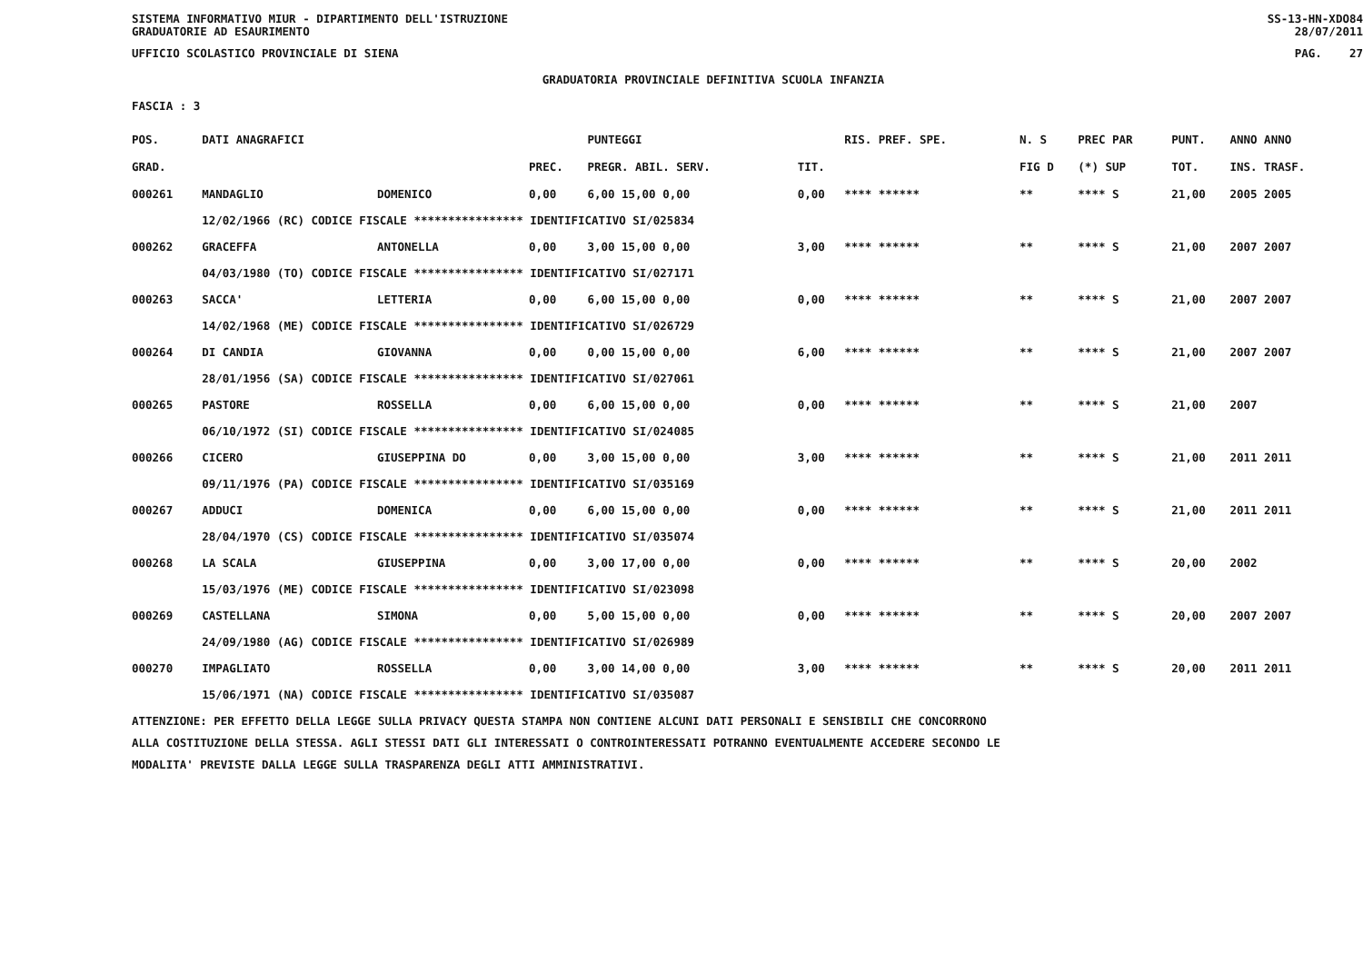SISTEMA INFORMATIVO MIUR - DIPARTIMENTO DELL'ISTRUZIONE
GRADUATORIE AD ESAURIMENTO SS-13-HN-XDO84
28/07/2011
UFFICIO SCOLASTICO PROVINCIALE DI SIENA PAG. 27
GRADUATORIA PROVINCIALE DEFINITIVA SCUOLA INFANZIA
FASCIA : 3
| POS. | DATI ANAGRAFICI | | | PUNTEGGI | | RIS. PREF. SPE. | N. S | PREC PAR | PUNT. | ANNO ANNO |
| --- | --- | --- | --- | --- | --- | --- | --- | --- | --- | --- |
| GRAD. | | | PREC. | PREGR. ABIL. SERV. | TIT. | | FIG D | (*) SUP | TOT. | INS. TRASF. |
| 000261 | MANDAGLIO | DOMENICO | 0,00 | 6,00 15,00 0,00 | 0,00 | **** ****** | ** | **** S | 21,00 | 2005 2005 |
| | 12/02/1966 (RC) CODICE FISCALE **************** IDENTIFICATIVO SI/025834 | | | | | | | | | |
| 000262 | GRACEFFA | ANTONELLA | 0,00 | 3,00 15,00 0,00 | 3,00 | **** ****** | ** | **** S | 21,00 | 2007 2007 |
| | 04/03/1980 (TO) CODICE FISCALE **************** IDENTIFICATIVO SI/027171 | | | | | | | | | |
| 000263 | SACCA' | LETTERIA | 0,00 | 6,00 15,00 0,00 | 0,00 | **** ****** | ** | **** S | 21,00 | 2007 2007 |
| | 14/02/1968 (ME) CODICE FISCALE **************** IDENTIFICATIVO SI/026729 | | | | | | | | | |
| 000264 | DI CANDIA | GIOVANNA | 0,00 | 0,00 15,00 0,00 | 6,00 | **** ****** | ** | **** S | 21,00 | 2007 2007 |
| | 28/01/1956 (SA) CODICE FISCALE **************** IDENTIFICATIVO SI/027061 | | | | | | | | | |
| 000265 | PASTORE | ROSSELLA | 0,00 | 6,00 15,00 0,00 | 0,00 | **** ****** | ** | **** S | 21,00 | 2007 |
| | 06/10/1972 (SI) CODICE FISCALE **************** IDENTIFICATIVO SI/024085 | | | | | | | | | |
| 000266 | CICERO | GIUSEPPINA DO | 0,00 | 3,00 15,00 0,00 | 3,00 | **** ****** | ** | **** S | 21,00 | 2011 2011 |
| | 09/11/1976 (PA) CODICE FISCALE **************** IDENTIFICATIVO SI/035169 | | | | | | | | | |
| 000267 | ADDUCI | DOMENICA | 0,00 | 6,00 15,00 0,00 | 0,00 | **** ****** | ** | **** S | 21,00 | 2011 2011 |
| | 28/04/1970 (CS) CODICE FISCALE **************** IDENTIFICATIVO SI/035074 | | | | | | | | | |
| 000268 | LA SCALA | GIUSEPPINA | 0,00 | 3,00 17,00 0,00 | 0,00 | **** ****** | ** | **** S | 20,00 | 2002 |
| | 15/03/1976 (ME) CODICE FISCALE **************** IDENTIFICATIVO SI/023098 | | | | | | | | | |
| 000269 | CASTELLANA | SIMONA | 0,00 | 5,00 15,00 0,00 | 0,00 | **** ****** | ** | **** S | 20,00 | 2007 2007 |
| | 24/09/1980 (AG) CODICE FISCALE **************** IDENTIFICATIVO SI/026989 | | | | | | | | | |
| 000270 | IMPAGLIATO | ROSSELLA | 0,00 | 3,00 14,00 0,00 | 3,00 | **** ****** | ** | **** S | 20,00 | 2011 2011 |
| | 15/06/1971 (NA) CODICE FISCALE **************** IDENTIFICATIVO SI/035087 | | | | | | | | | |
ATTENZIONE: PER EFFETTO DELLA LEGGE SULLA PRIVACY QUESTA STAMPA NON CONTIENE ALCUNI DATI PERSONALI E SENSIBILI CHE CONCORRONO
ALLA COSTITUZIONE DELLA STESSA. AGLI STESSI DATI GLI INTERESSATI O CONTROINTERESSATI POTRANNO EVENTUALMENTE ACCEDERE SECONDO LE
MODALITA' PREVISTE DALLA LEGGE SULLA TRASPARENZA DEGLI ATTI AMMINISTRATIVI.